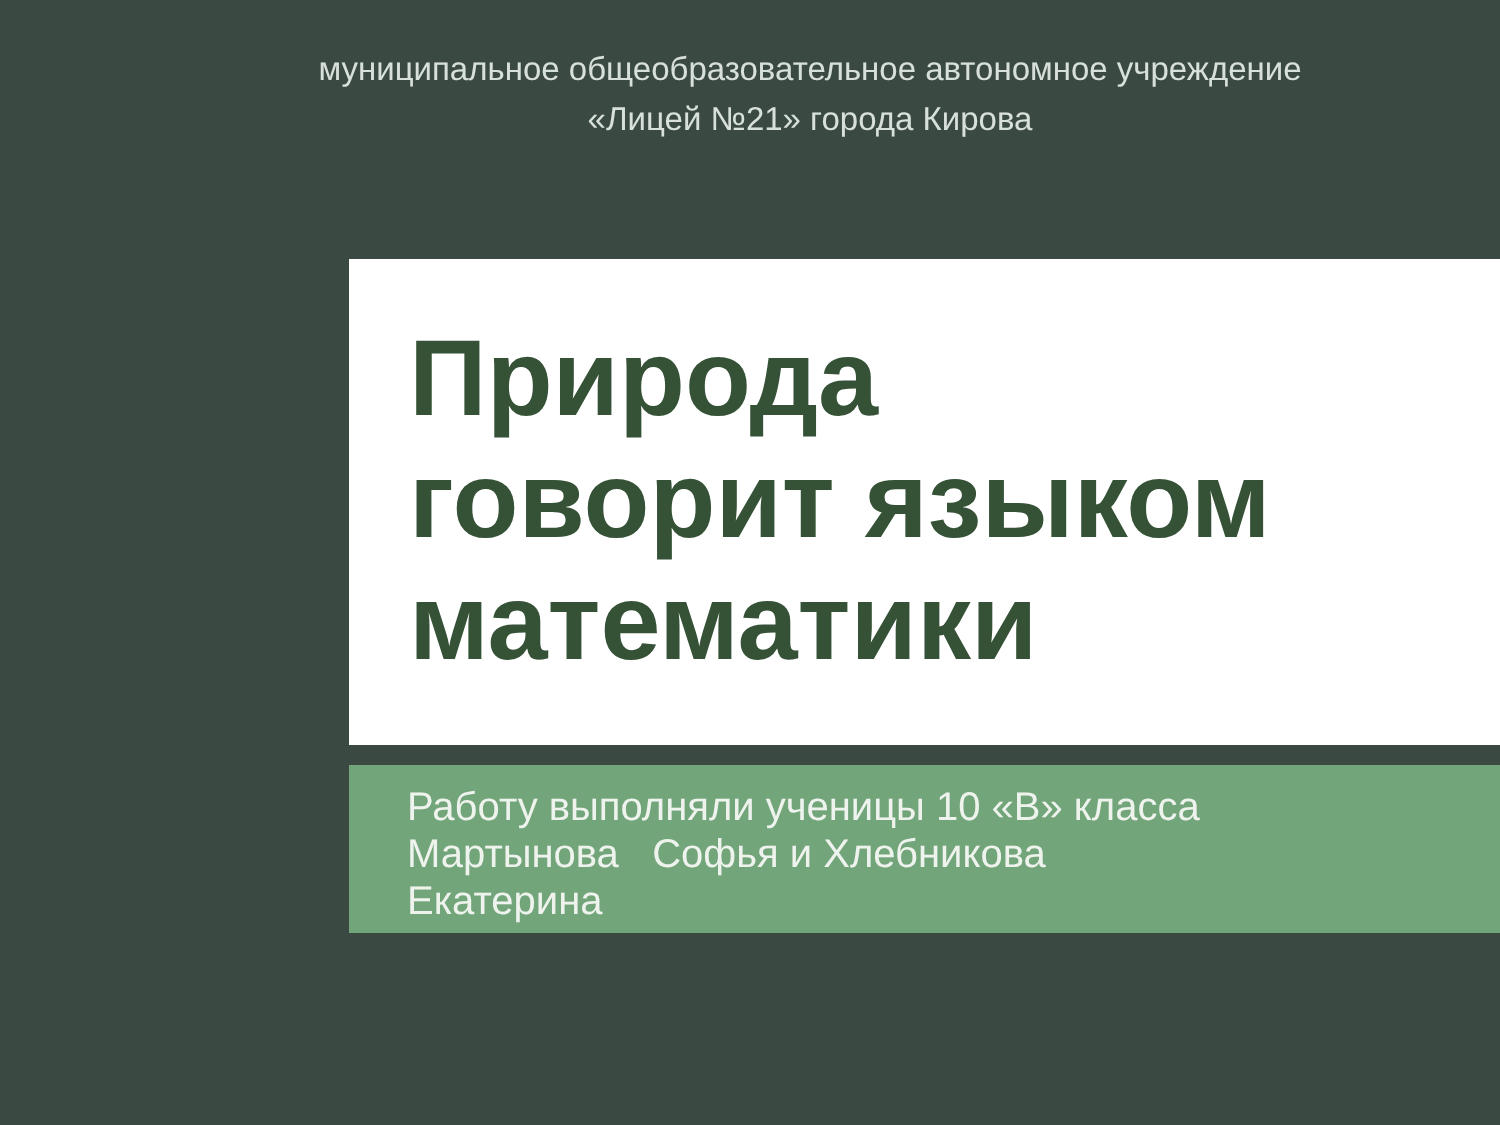муниципальное общеобразовательное автономное учреждение
«Лицей №21» города Кирова
Природа
говорит языком
математики
Работу выполняли ученицы 10 «В» класса
Мартынова Софья и Хлебникова
Екатерина